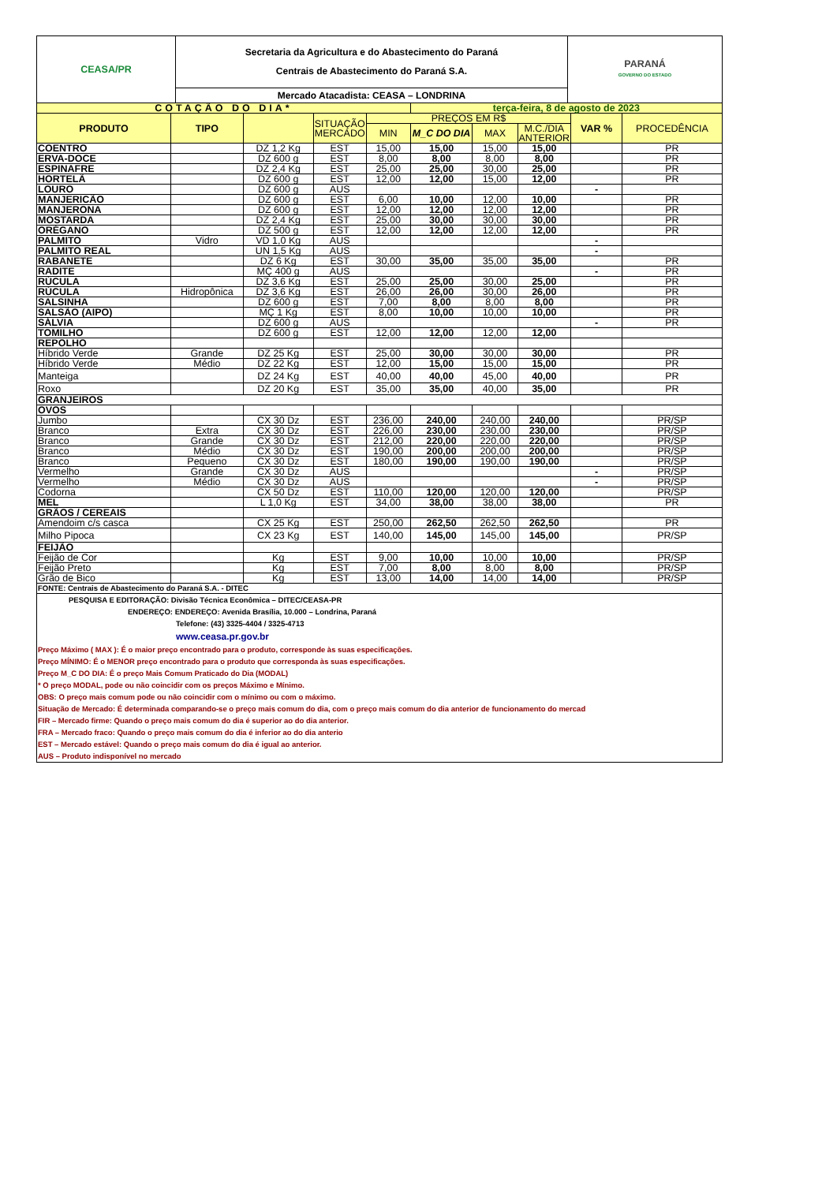| CEASA/PR | Secretaria da Agricultura e do Abastecimento do Paraná Centrais de Abastecimento do Paraná S.A. | PARANÁ GOVERNO DO ESTADO |
| | Mercado Atacadista: CEASA – LONDRINA | |
| COTAÇÃO DO DIA* | | | | | terça-feira, 8 de agosto de 2023 | | | | |
| PRODUTO | TIPO | | SITUAÇÃO MERCADO | PREÇOS EM R$ | | | | VAR % | PROCEDÊNCIA |
| | | | | MIN | M_C DO DIA | MAX | M.C./DIA ANTERIOR | | |
| COENTRO | | DZ 1,2 Kg | EST | 15,00 | 15,00 | 15,00 | 15,00 | | PR |
| ERVA-DOCE | | DZ 600 g | EST | 8,00 | 8,00 | 8,00 | 8,00 | | PR |
| ESPINAFRE | | DZ 2,4 Kg | EST | 25,00 | 25,00 | 30,00 | 25,00 | | PR |
| HORTELÃ | | DZ 600 g | EST | 12,00 | 12,00 | 15,00 | 12,00 | | PR |
| LOURO | | DZ 600 g | AUS | | | | | - | |
| MANJERICÃO | | DZ 600 g | EST | 6,00 | 10,00 | 12,00 | 10,00 | | PR |
| MANJERONA | | DZ 600 g | EST | 12,00 | 12,00 | 12,00 | 12,00 | | PR |
| MOSTARDA | | DZ 2,4 Kg | EST | 25,00 | 30,00 | 30,00 | 30,00 | | PR |
| ORÉGANO | | DZ 500 g | EST | 12,00 | 12,00 | 12,00 | 12,00 | | PR |
| PALMITO | Vidro | VD 1,0 Kg | AUS | | | | | - | |
| PALMITO REAL | | UN 1,5 Kg | AUS | | | | | - | |
| RABANETE | | DZ 6 Kg | EST | 30,00 | 35,00 | 35,00 | 35,00 | | PR |
| RADITE | | MÇ 400 g | AUS | | | | | - | PR |
| RÚCULA | | DZ 3,6 Kg | EST | 25,00 | 25,00 | 30,00 | 25,00 | | PR |
| RÚCULA | Hidropônica | DZ 3,6 Kg | EST | 26,00 | 26,00 | 30,00 | 26,00 | | PR |
| SALSINHA | | DZ 600 g | EST | 7,00 | 8,00 | 8,00 | 8,00 | | PR |
| SALSÃO (AIPO) | | MÇ 1 Kg | EST | 8,00 | 10,00 | 10,00 | 10,00 | | PR |
| SÁLVIA | | DZ 600 g | AUS | | | | | - | PR |
| TOMILHO | | DZ 600 g | EST | 12,00 | 12,00 | 12,00 | 12,00 | | |
| REPOLHO | | | | | | | | | |
| Híbrido Verde | Grande | DZ 25 Kg | EST | 25,00 | 30,00 | 30,00 | 30,00 | | PR |
| Híbrido Verde | Médio | DZ 22 Kg | EST | 12,00 | 15,00 | 15,00 | 15,00 | | PR |
| Manteiga | | DZ 24 Kg | EST | 40,00 | 40,00 | 45,00 | 40,00 | | PR |
| Roxo | | DZ 20 Kg | EST | 35,00 | 35,00 | 40,00 | 35,00 | | PR |
| GRANJEIROS | | | | | | | | | |
| OVOS | | | | | | | | | |
| Jumbo | | CX 30 Dz | EST | 236,00 | 240,00 | 240,00 | 240,00 | | PR/SP |
| Branco | Extra | CX 30 Dz | EST | 226,00 | 230,00 | 230,00 | 230,00 | | PR/SP |
| Branco | Grande | CX 30 Dz | EST | 212,00 | 220,00 | 220,00 | 220,00 | | PR/SP |
| Branco | Médio | CX 30 Dz | EST | 190,00 | 200,00 | 200,00 | 200,00 | | PR/SP |
| Branco | Pequeno | CX 30 Dz | EST | 180,00 | 190,00 | 190,00 | 190,00 | | PR/SP |
| Vermelho | Grande | CX 30 Dz | AUS | | | | | - | PR/SP |
| Vermelho | Médio | CX 30 Dz | AUS | | | | | - | PR/SP |
| Codorna | | CX 50 Dz | EST | 110,00 | 120,00 | 120,00 | 120,00 | | PR/SP |
| MEL | | L 1,0 Kg | EST | 34,00 | 38,00 | 38,00 | 38,00 | | PR |
| GRÃOS / CEREAIS | | | | | | | | | |
| Amendoim c/s casca | | CX 25 Kg | EST | 250,00 | 262,50 | 262,50 | 262,50 | | PR |
| Milho Pipoca | | CX 23 Kg | EST | 140,00 | 145,00 | 145,00 | 145,00 | | PR/SP |
| FEIJÃO | | | | | | | | | |
| Feijão de Cor | | Kg | EST | 9,00 | 10,00 | 10,00 | 10,00 | | PR/SP |
| Feijão Preto | | Kg | EST | 7,00 | 8,00 | 8,00 | 8,00 | | PR/SP |
| Grão de Bico | | Kg | EST | 13,00 | 14,00 | 14,00 | 14,00 | | PR/SP |
| FONTE: Centrais de Abastecimento do Paraná S.A. - DITEC | | | | | | | | | |
PESQUISA E EDITORAÇÃO: Divisão Técnica Econômica – DITEC/CEASA-PR
ENDEREÇO: ENDEREÇO: Avenida Brasília, 10.000 – Londrina, Paraná
Telefone: (43) 3325-4404 / 3325-4713
www.ceasa.pr.gov.br
Preço Máximo ( MAX ): É o maior preço encontrado para o produto, corresponde às suas especificações.
Preço MÍNIMO: É o MENOR preço encontrado para o produto que corresponda às suas especificações.
Preço M_C DO DIA: É o preço Mais Comum Praticado do Dia (MODAL)
* O preço MODAL, pode ou não coincidir com os preços Máximo e Mínimo.
OBS: O preço mais comum pode ou não coincidir com o mínimo ou com o máximo.
Situação de Mercado: É determinada comparando-se o preço mais comum do dia, com o preço mais comum do dia anterior de funcionamento do mercad
FIR – Mercado firme: Quando o preço mais comum do dia é superior ao do dia anterior.
FRA – Mercado fraco: Quando o preço mais comum do dia é inferior ao do dia anterio
EST – Mercado estável: Quando o preço mais comum do dia é igual ao anterior.
AUS – Produto indisponível no mercado